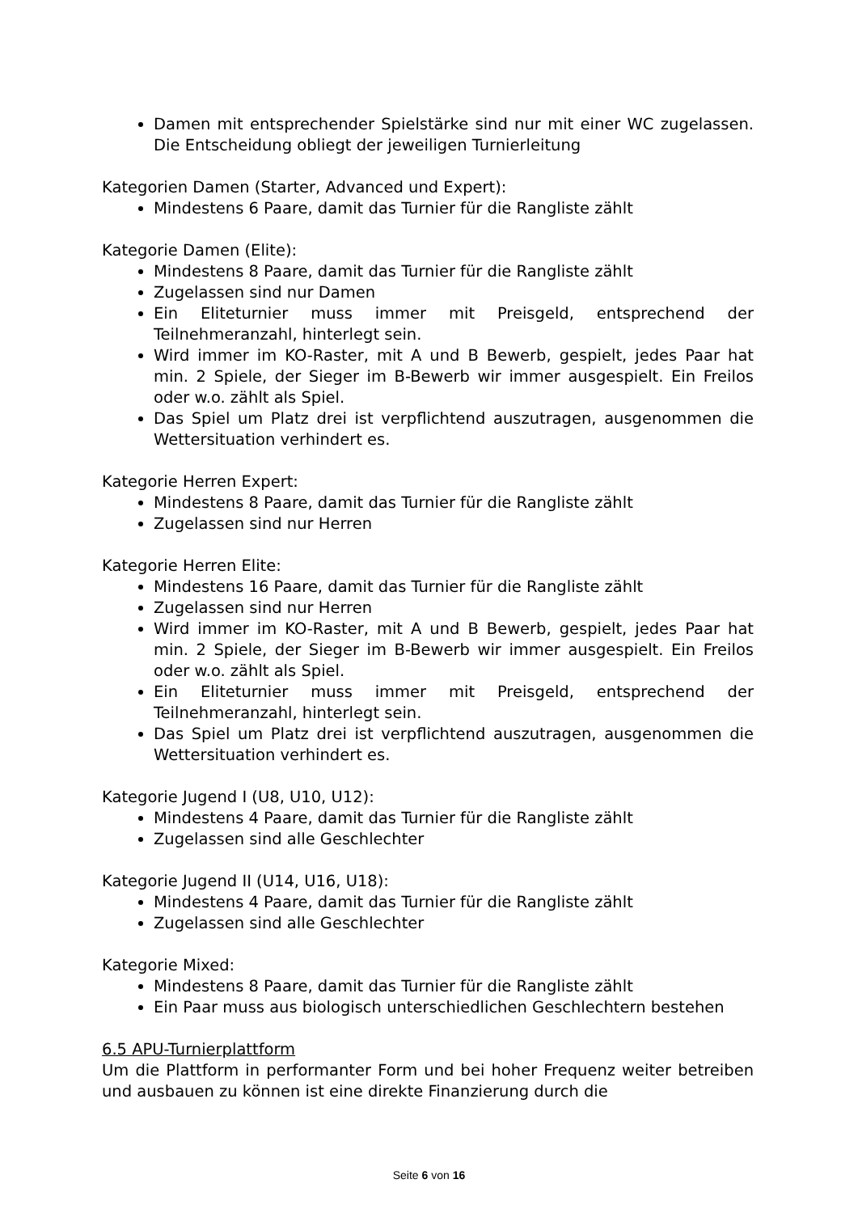Damen mit entsprechender Spielstärke sind nur mit einer WC zugelassen. Die Entscheidung obliegt der jeweiligen Turnierleitung
Kategorien Damen (Starter, Advanced und Expert):
Mindestens 6 Paare, damit das Turnier für die Rangliste zählt
Kategorie Damen (Elite):
Mindestens 8 Paare, damit das Turnier für die Rangliste zählt
Zugelassen sind nur Damen
Ein Eliteturnier muss immer mit Preisgeld, entsprechend der Teilnehmeranzahl, hinterlegt sein.
Wird immer im KO-Raster, mit A und B Bewerb, gespielt, jedes Paar hat min. 2 Spiele, der Sieger im B-Bewerb wir immer ausgespielt. Ein Freilos oder w.o. zählt als Spiel.
Das Spiel um Platz drei ist verpflichtend auszutragen, ausgenommen die Wettersituation verhindert es.
Kategorie Herren Expert:
Mindestens 8 Paare, damit das Turnier für die Rangliste zählt
Zugelassen sind nur Herren
Kategorie Herren Elite:
Mindestens 16 Paare, damit das Turnier für die Rangliste zählt
Zugelassen sind nur Herren
Wird immer im KO-Raster, mit A und B Bewerb, gespielt, jedes Paar hat min. 2 Spiele, der Sieger im B-Bewerb wir immer ausgespielt. Ein Freilos oder w.o. zählt als Spiel.
Ein Eliteturnier muss immer mit Preisgeld, entsprechend der Teilnehmeranzahl, hinterlegt sein.
Das Spiel um Platz drei ist verpflichtend auszutragen, ausgenommen die Wettersituation verhindert es.
Kategorie Jugend I (U8, U10, U12):
Mindestens 4 Paare, damit das Turnier für die Rangliste zählt
Zugelassen sind alle Geschlechter
Kategorie Jugend II (U14, U16, U18):
Mindestens 4 Paare, damit das Turnier für die Rangliste zählt
Zugelassen sind alle Geschlechter
Kategorie Mixed:
Mindestens 8 Paare, damit das Turnier für die Rangliste zählt
Ein Paar muss aus biologisch unterschiedlichen Geschlechtern bestehen
6.5 APU-Turnierplattform
Um die Plattform in performanter Form und bei hoher Frequenz weiter betreiben und ausbauen zu können ist eine direkte Finanzierung durch die
Seite 6 von 16